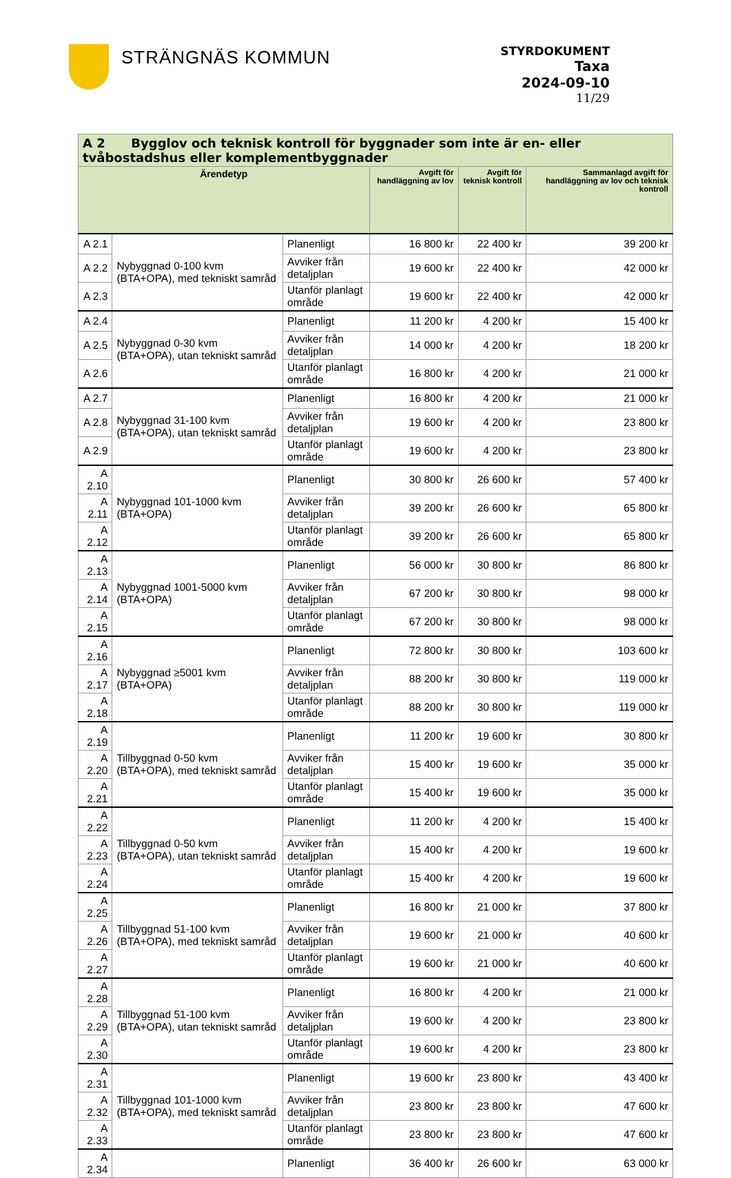STRÄNGNÄS KOMMUN
STYRDOKUMENT
Taxa
2024-09-10
11/29
| A 2 Bygglov och teknisk kontroll för byggnader som inte är en- eller tvåbostadshus eller komplementbyggnader | | | | | |
| --- | --- | --- | --- | --- | --- |
| Ärendetyp | | | Avgift för handläggning av lov | Avgift för teknisk kontroll | Sammanlagd avgift för handläggning av lov och teknisk kontroll |
| A 2.1 | Nybyggnad 0-100 kvm (BTA+OPA), med tekniskt samråd | Planenligt | 16 800 kr | 22 400 kr | 39 200 kr |
| A 2.2 | | Avviker från detaljplan | 19 600 kr | 22 400 kr | 42 000 kr |
| A 2.3 | | Utanför planlagt område | 19 600 kr | 22 400 kr | 42 000 kr |
| A 2.4 | Nybyggnad 0-30 kvm (BTA+OPA), utan tekniskt samråd | Planenligt | 11 200 kr | 4 200 kr | 15 400 kr |
| A 2.5 | | Avviker från detaljplan | 14 000 kr | 4 200 kr | 18 200 kr |
| A 2.6 | | Utanför planlagt område | 16 800 kr | 4 200 kr | 21 000 kr |
| A 2.7 | Nybyggnad 31-100 kvm (BTA+OPA), utan tekniskt samråd | Planenligt | 16 800 kr | 4 200 kr | 21 000 kr |
| A 2.8 | | Avviker från detaljplan | 19 600 kr | 4 200 kr | 23 800 kr |
| A 2.9 | | Utanför planlagt område | 19 600 kr | 4 200 kr | 23 800 kr |
| A 2.10 | Nybyggnad 101-1000 kvm (BTA+OPA) | Planenligt | 30 800 kr | 26 600 kr | 57 400 kr |
| A 2.11 | | Avviker från detaljplan | 39 200 kr | 26 600 kr | 65 800 kr |
| A 2.12 | | Utanför planlagt område | 39 200 kr | 26 600 kr | 65 800 kr |
| A 2.13 | Nybyggnad 1001-5000 kvm (BTA+OPA) | Planenligt | 56 000 kr | 30 800 kr | 86 800 kr |
| A 2.14 | | Avviker från detaljplan | 67 200 kr | 30 800 kr | 98 000 kr |
| A 2.15 | | Utanför planlagt område | 67 200 kr | 30 800 kr | 98 000 kr |
| A 2.16 | Nybyggnad ≥5001 kvm (BTA+OPA) | Planenligt | 72 800 kr | 30 800 kr | 103 600 kr |
| A 2.17 | | Avviker från detaljplan | 88 200 kr | 30 800 kr | 119 000 kr |
| A 2.18 | | Utanför planlagt område | 88 200 kr | 30 800 kr | 119 000 kr |
| A 2.19 | Tillbyggnad 0-50 kvm (BTA+OPA), med tekniskt samråd | Planenligt | 11 200 kr | 19 600 kr | 30 800 kr |
| A 2.20 | | Avviker från detaljplan | 15 400 kr | 19 600 kr | 35 000 kr |
| A 2.21 | | Utanför planlagt område | 15 400 kr | 19 600 kr | 35 000 kr |
| A 2.22 | Tillbyggnad 0-50 kvm (BTA+OPA), utan tekniskt samråd | Planenligt | 11 200 kr | 4 200 kr | 15 400 kr |
| A 2.23 | | Avviker från detaljplan | 15 400 kr | 4 200 kr | 19 600 kr |
| A 2.24 | | Utanför planlagt område | 15 400 kr | 4 200 kr | 19 600 kr |
| A 2.25 | Tillbyggnad 51-100 kvm (BTA+OPA), med tekniskt samråd | Planenligt | 16 800 kr | 21 000 kr | 37 800 kr |
| A 2.26 | | Avviker från detaljplan | 19 600 kr | 21 000 kr | 40 600 kr |
| A 2.27 | | Utanför planlagt område | 19 600 kr | 21 000 kr | 40 600 kr |
| A 2.28 | Tillbyggnad 51-100 kvm (BTA+OPA), utan tekniskt samråd | Planenligt | 16 800 kr | 4 200 kr | 21 000 kr |
| A 2.29 | | Avviker från detaljplan | 19 600 kr | 4 200 kr | 23 800 kr |
| A 2.30 | | Utanför planlagt område | 19 600 kr | 4 200 kr | 23 800 kr |
| A 2.31 | Tillbyggnad 101-1000 kvm (BTA+OPA), med tekniskt samråd | Planenligt | 19 600 kr | 23 800 kr | 43 400 kr |
| A 2.32 | | Avviker från detaljplan | 23 800 kr | 23 800 kr | 47 600 kr |
| A 2.33 | | Utanför planlagt område | 23 800 kr | 23 800 kr | 47 600 kr |
| A 2.34 | | Planenligt | 36 400 kr | 26 600 kr | 63 000 kr |